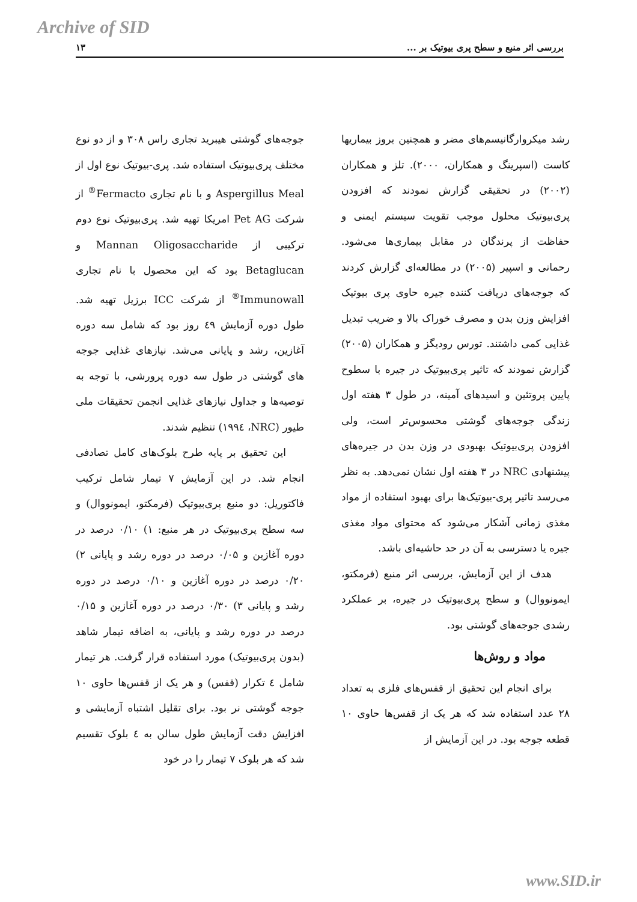Archive of SID
بررسی اثر منبع و سطح پری بیوتیک بر ... ۱۳
رشد میکروارگانیسم‌های مضر و همچنین بروز بیماریها کاست (اسپرینگ و همکاران، ۲۰۰۰). تلز و همکاران (۲۰۰۲) در تحقیقی گزارش نمودند که افزودن پری‌بیوتیک محلول موجب تقویت سیستم ایمنی و حفاظت از پرندگان در مقابل بیماری‌ها می‌شود. رحمانی و اسپیر (۲۰۰۵) در مطالعه‌ای گزارش کردند که جوجه‌های دریافت کننده جیره حاوی پری بیوتیک افزایش وزن بدن و مصرف خوراک بالا و ضریب تبدیل غذایی کمی داشتند. تورس رودیگز و همکاران (۲۰۰۵) گزارش نمودند که تاثیر پری‌بیوتیک در جیره با سطوح پایین پروتئین و اسیدهای آمینه، در طول ۳ هفته اول زندگی جوجه‌های گوشتی محسوس‌تر است، ولی افزودن پری‌بیوتیک بهبودی در وزن بدن در جیره‌های پیشنهادی NRC در ۳ هفته اول نشان نمی‌دهد. به نظر می‌رسد تاثیر پری-بیوتیک‌ها برای بهبود استفاده از مواد مغذی زمانی آشکار می‌شود که محتوای مواد مغذی جیره یا دسترسی به آن در حد حاشیه‌ای باشد.
هدف از این آزمایش، بررسی اثر منبع (فرمکتو، ایمونووال) و سطح پری‌بیوتیک در جیره، بر عملکرد رشدی جوجه‌های گوشتی بود.
مواد و روش‌ها
برای انجام این تحقیق از قفس‌های فلزی به تعداد ۲۸ عدد استفاده شد که هر یک از قفس‌ها حاوی ۱۰ قطعه جوجه بود. در این آزمایش از
جوجه‌های گوشتی هیبرید تجاری راس ۳۰۸ و از دو نوع مختلف پری‌بیوتیک استفاده شد. پری-بیوتیک نوع اول از Aspergillus Meal و با نام تجاری Fermacto<sup>®</sup> از شرکت Pet AG امریکا تهیه شد. پری‌بیوتیک نوع دوم ترکیبی از Mannan Oligosaccharide و Betaglucan بود که این محصول با نام تجاری Immunowall<sup>®</sup> از شرکت ICC برزیل تهیه شد. طول دوره آزمایش ٤٩ روز بود که شامل سه دوره آغازین، رشد و پایانی می‌شد. نیازهای غذایی جوجه های گوشتی در طول سه دوره پرورشی، با توجه به توصیه‌ها و جداول نیازهای غذایی انجمن تحقیقات ملی طیور (NRC، ١٩٩٤) تنظیم شدند.
این تحقیق بر پایه طرح بلوک‌های کامل تصادفی انجام شد. در این آزمایش ۷ تیمار شامل ترکیب فاکتوریل: دو منبع پری‌بیوتیک (فرمکتو، ایمونووال) و سه سطح پری‌بیوتیک در هر منبع: ۱) ۰/۱۰ درصد در دوره آغازین و ۰/۰۵ درصد در دوره رشد و پایانی ۲) ۰/۲۰ درصد در دوره آغازین و ۰/۱۰ درصد در دوره رشد و پایانی ۳) ۰/۳۰ درصد در دوره آغازین و ۰/۱۵ درصد در دوره رشد و پایانی، به اضافه تیمار شاهد (بدون پری‌بیوتیک) مورد استفاده قرار گرفت. هر تیمار شامل ٤ تکرار (قفس) و هر یک از قفس‌ها حاوی ۱۰ جوجه گوشتی نر بود. برای تقلیل اشتباه آزمایشی و افزایش دقت آزمایش طول سالن به ٤ بلوک تقسیم شد که هر بلوک ۷ تیمار را در خود
www.SID.ir